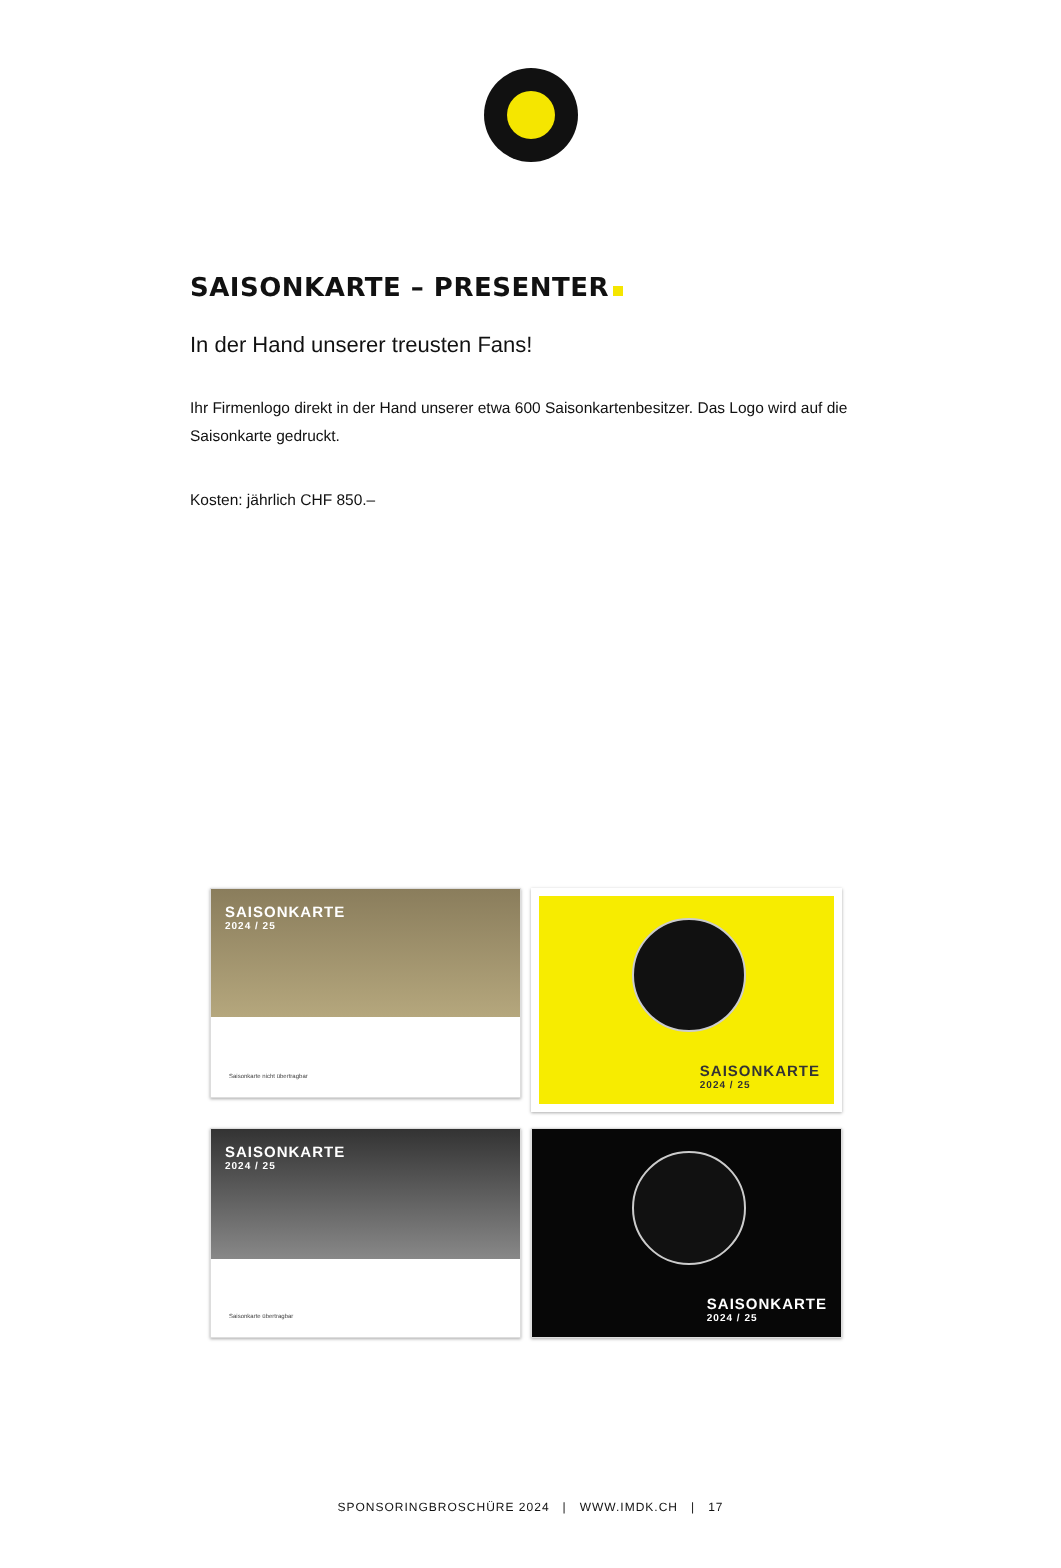SAISONKARTE – PRESENTER
In der Hand unserer treusten Fans!
Ihr Firmenlogo direkt in der Hand unserer etwa 600 Saisonkartenbesitzer. Das Logo wird auf die Saisonkarte gedruckt.
Kosten: jährlich CHF 850.–
SAISONKARTE
2024 / 25
Saisonkarte nicht übertragbar
SAISONKARTE
2024 / 25
SAISONKARTE
2024 / 25
Saisonkarte übertragbar
SAISONKARTE
2024 / 25
SPONSORINGBROSCHÜRE 2024 | WWW.IMDK.CH | 17